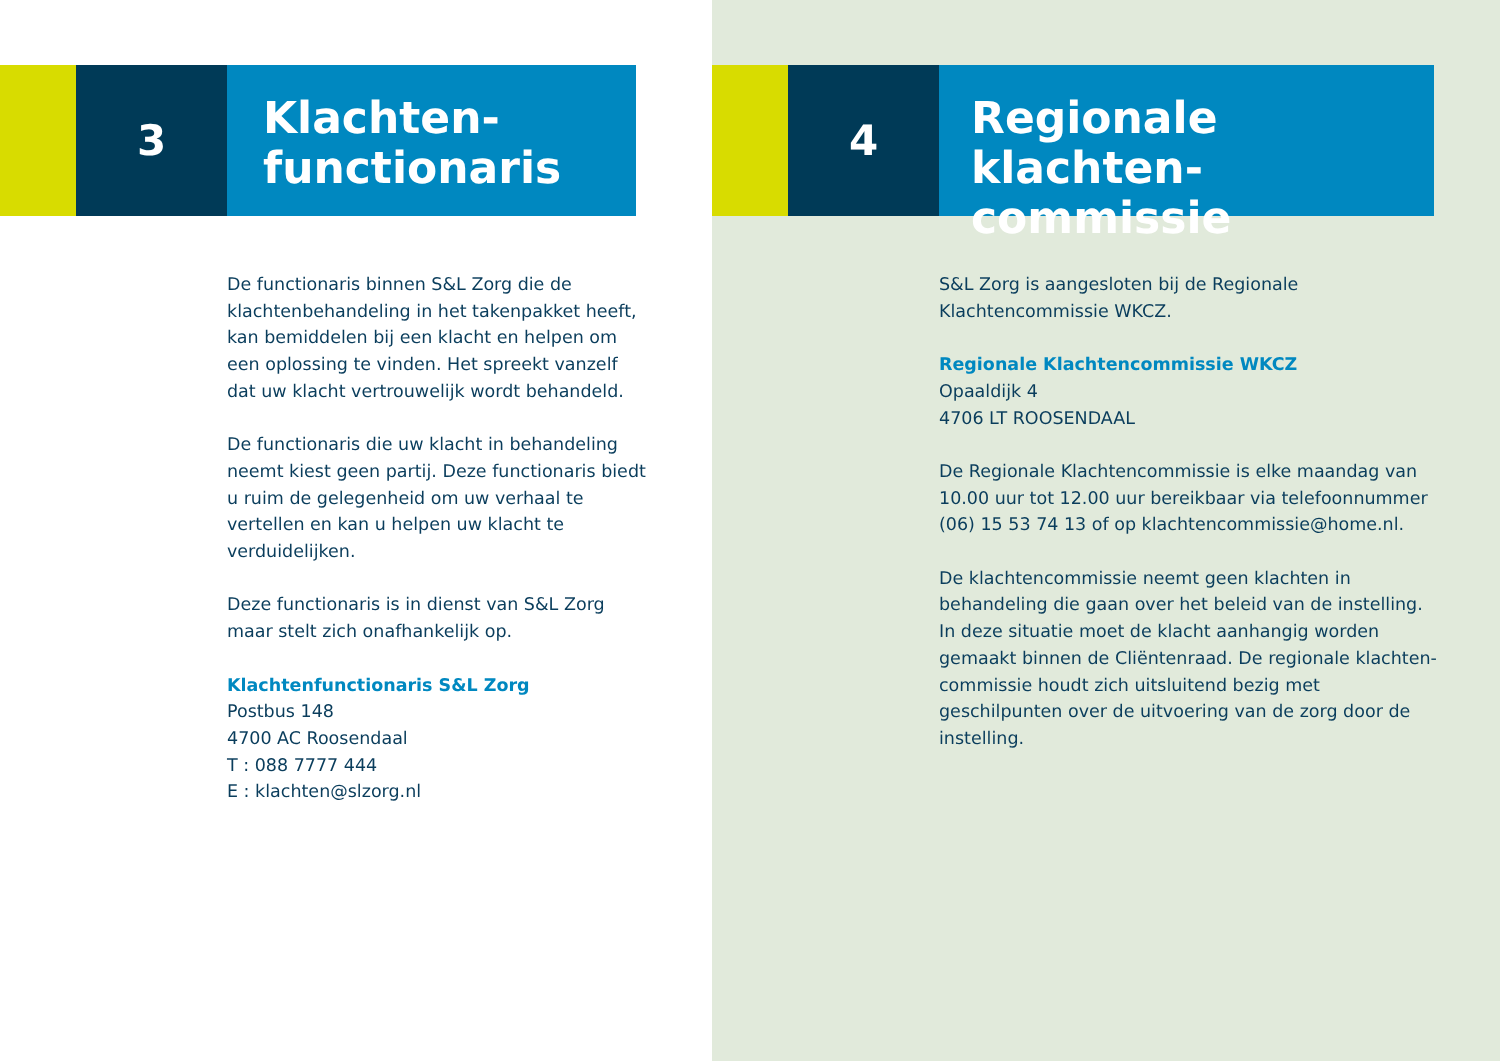3
Klachten-
functionaris
De functionaris binnen S&L Zorg die de klachtenbehandeling in het takenpakket heeft, kan bemiddelen bij een klacht en helpen om een oplossing te vinden. Het spreekt vanzelf dat uw klacht vertrouwelijk wordt behandeld.
De functionaris die uw klacht in behandeling neemt kiest geen partij. Deze functionaris biedt u ruim de gelegenheid om uw verhaal te vertellen en kan u helpen uw klacht te verduidelijken.
Deze functionaris is in dienst van S&L Zorg maar stelt zich onafhankelijk op.
Klachtenfunctionaris S&L Zorg
Postbus 148
4700 AC Roosendaal
T : 088 7777 444
E : klachten@slzorg.nl
4
Regionale klachten-
commissie
S&L Zorg is aangesloten bij de Regionale Klachtencommissie WKCZ.
Regionale Klachtencommissie WKCZ
Opaaldijk 4
4706 LT ROOSENDAAL
De Regionale Klachtencommissie is elke maandag van 10.00 uur tot 12.00 uur bereikbaar via telefoonnummer (06) 15 53 74 13 of op klachtencommissie@home.nl.
De klachtencommissie neemt geen klachten in behandeling die gaan over het beleid van de instelling. In deze situatie moet de klacht aanhangig worden gemaakt binnen de Cliëntenraad. De regionale klachten-commissie houdt zich uitsluitend bezig met geschilpunten over de uitvoering van de zorg door de instelling.